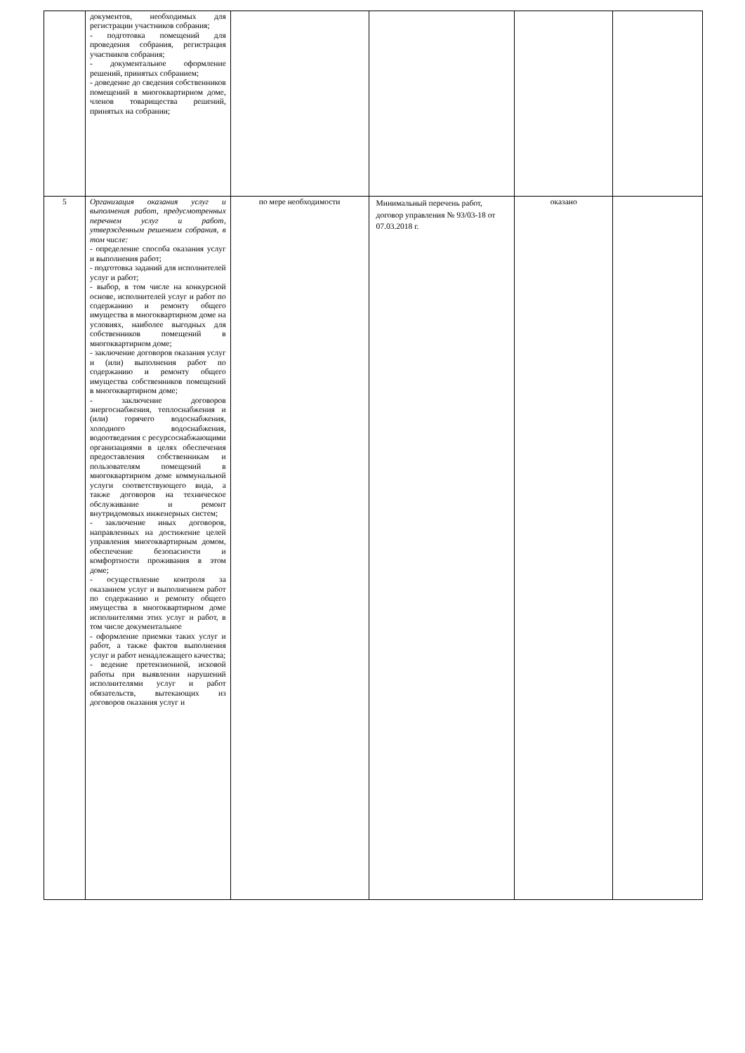| | документов, необходимых для регистрации участников собрания; - подготовка помещений для проведения собрания, регистрация участников собрания; - документальное оформление решений, принятых собранием; - доведение до сведения собственников помещений в многоквартирном доме, членов товарищества решений, принятых на собрании; | | | | |
| 5 | Организация оказания услуг и выполнения работ, предусмотренных перечнем услуг и работ, утвержденным решением собрания, в том числе: - определение способа оказания услуг и выполнения работ; - подготовка заданий для исполнителей услуг и работ; - выбор, в том числе на конкурсной основе, исполнителей услуг и работ по содержанию и ремонту общего имущества в многоквартирном доме на условиях, наиболее выгодных для собственников помещений в многоквартирном доме; - заключение договоров оказания услуг и (или) выполнения работ по содержанию и ремонту общего имущества собственников помещений в многоквартирном доме; - заключение договоров энергоснабжения, теплоснабжения и (или) горячего водоснабжения, холодного водоснабжения, водоотведения с ресурсоснабжающими организациями в целях обеспечения предоставления собственникам и пользователям помещений в многоквартирном доме коммунальной услуги соответствующего вида, а также договоров на техническое обслуживание и ремонт внутридомовых инженерных систем; - заключение иных договоров, направленных на достижение целей управления многоквартирным домом, обеспечение безопасности и комфортности проживания в этом доме; - осуществление контроля за оказанием услуг и выполнением работ по содержанию и ремонту общего имущества в многоквартирном доме исполнителями этих услуг и работ, в том числе документальное - оформление приемки таких услуг и работ, а также фактов выполнения услуг и работ ненадлежащего качества; - ведение претензионной, исковой работы при выявлении нарушений исполнителями услуг и работ обязательств, вытекающих из договоров оказания услуг и | по мере необходимости | Минимальный перечень работ, договор управления № 93/03-18 от 07.03.2018 г. | оказано | |